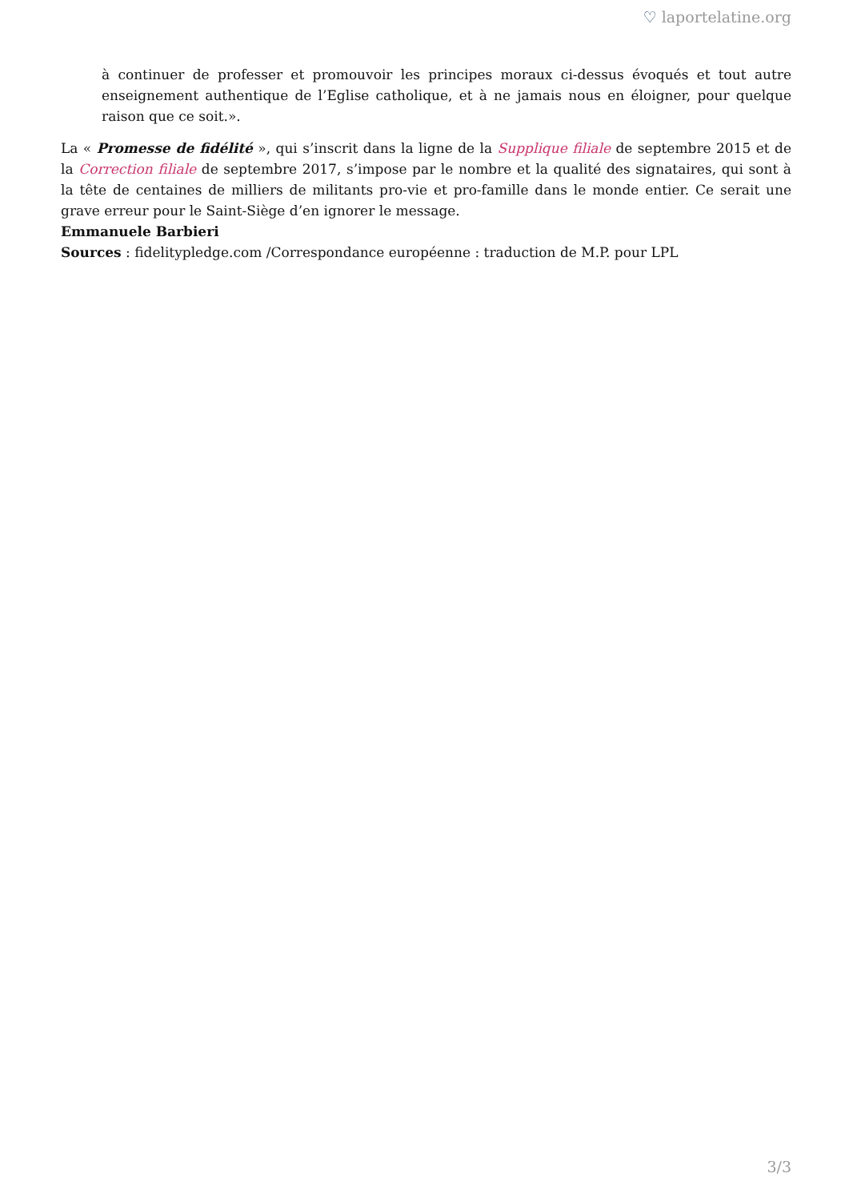♡ laportelatine.org
à continuer de professer et promouvoir les principes moraux ci-dessus évoqués et tout autre enseignement authentique de l’Eglise catholique, et à ne jamais nous en éloigner, pour quelque raison que ce soit.».
La « Promesse de fidélité », qui s’inscrit dans la ligne de la Supplique filiale de septembre 2015 et de la Correction filiale de septembre 2017, s’impose par le nombre et la qualité des signataires, qui sont à la tête de centaines de milliers de militants pro-vie et pro-famille dans le monde entier. Ce serait une grave erreur pour le Saint-Siège d’en ignorer le message.
Emmanuele Barbieri
Sources : fidelitypledge.com /Correspondance européenne : traduction de M.P. pour LPL
3/3